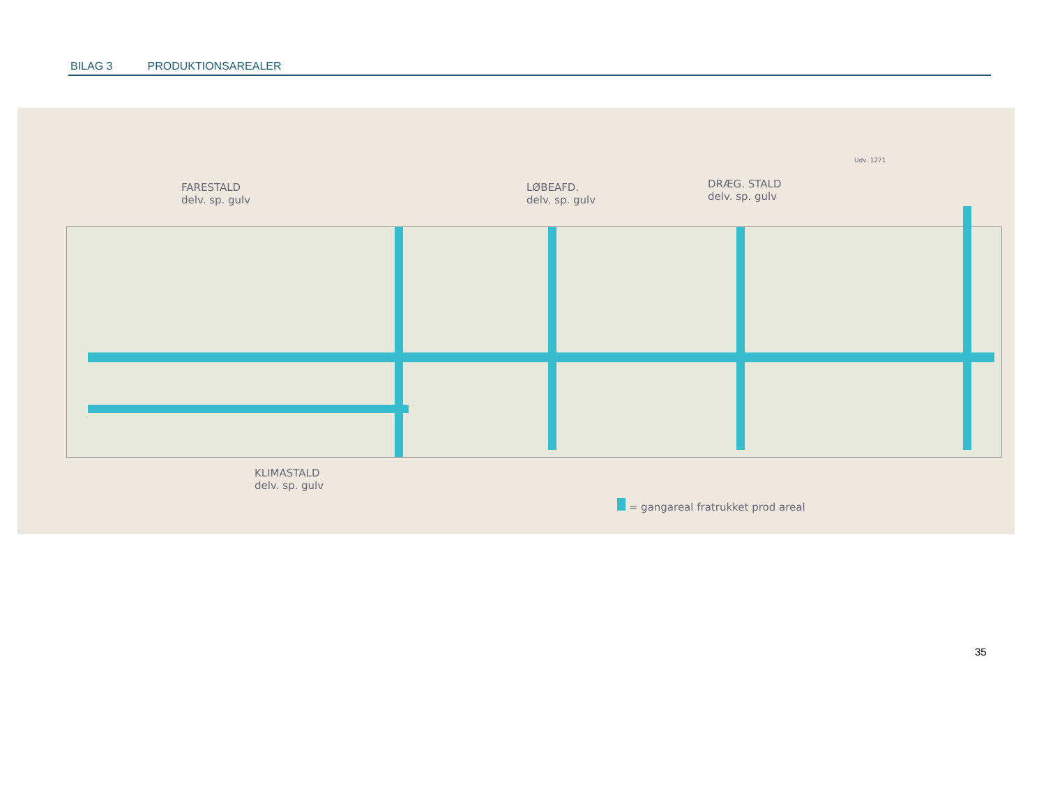BILAG 3 PRODUKTIONSAREALER
FARESTALD
delv. sp. gulv
LØBEAFD.
delv. sp. gulv
DRÆG. STALD
delv. sp. gulv
Udv. 1271
KLIMASTALD
delv. sp. gulv
= gangareal fratrukket prod areal
35